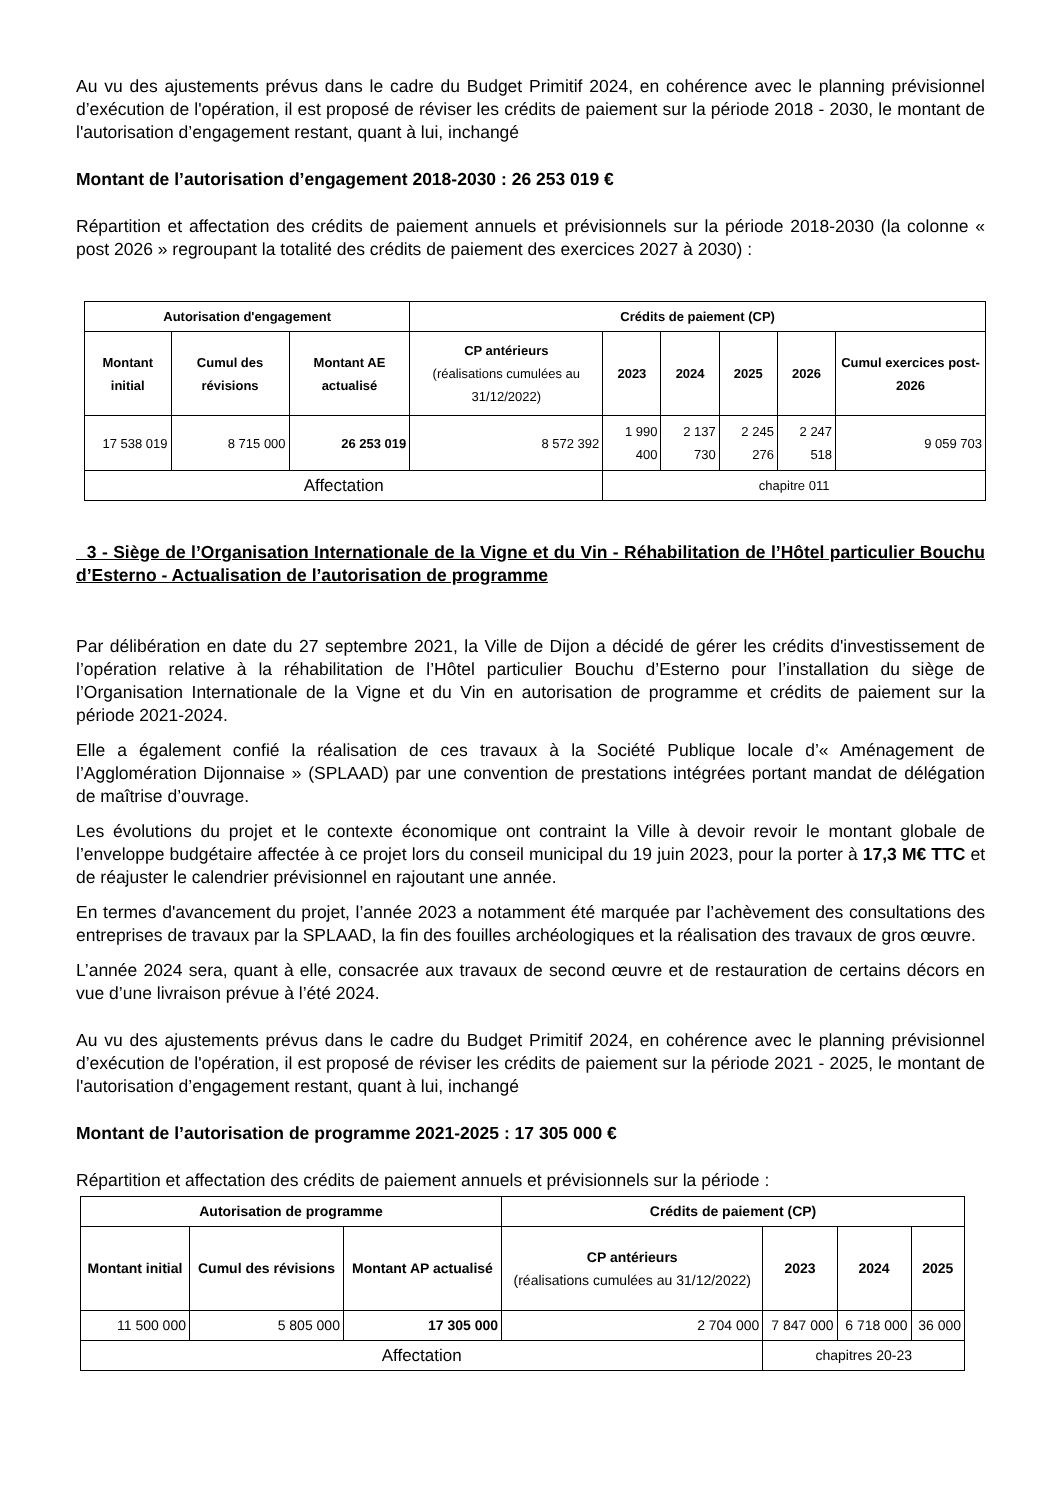Au vu des ajustements prévus dans le cadre du Budget Primitif 2024, en cohérence avec le planning prévisionnel d’exécution de l'opération, il est proposé de réviser les crédits de paiement sur la période 2018 - 2030, le montant de l'autorisation d’engagement restant, quant à lui, inchangé
Montant de l’autorisation d’engagement 2018-2030 : 26 253 019 €
Répartition et affectation des crédits de paiement annuels et prévisionnels sur la période 2018-2030 (la colonne « post 2026 » regroupant la totalité des crédits de paiement des exercices 2027 à 2030) :
| Autorisation d'engagement | | | Crédits de paiement (CP) | | | | | |
| --- | --- | --- | --- | --- | --- | --- | --- | --- |
| Montant initial | Cumul des révisions | Montant AE actualisé | CP antérieurs (réalisations cumulées au 31/12/2022) | 2023 | 2024 | 2025 | 2026 | Cumul exercices post-2026 |
| 17 538 019 | 8 715 000 | 26 253 019 | 8 572 392 | 1 990 400 | 2 137 730 | 2 245 276 | 2 247 518 | 9 059 703 |
| Affectation | | | | chapitre 011 | | | | |
3 - Siège de l’Organisation Internationale de la Vigne et du Vin - Réhabilitation de l’Hôtel particulier Bouchu d’Esterno - Actualisation de l’autorisation de programme
Par délibération en date du 27 septembre 2021, la Ville de Dijon a décidé de gérer les crédits d'investissement de l’opération relative à la réhabilitation de l’Hôtel particulier Bouchu d’Esterno pour l’installation du siège de l’Organisation Internationale de la Vigne et du Vin en autorisation de programme et crédits de paiement sur la période 2021-2024.
Elle a également confié la réalisation de ces travaux à la Société Publique locale d’« Aménagement de l’Agglomération Dijonnaise » (SPLAAD) par une convention de prestations intégrées portant mandat de délégation de maîtrise d’ouvrage.
Les évolutions du projet et le contexte économique ont contraint la Ville à devoir revoir le montant globale de l’enveloppe budgétaire affectée à ce projet lors du conseil municipal du 19 juin 2023, pour la porter à 17,3 M€ TTC et de réajuster le calendrier prévisionnel en rajoutant une année.
En termes d'avancement du projet, l’année 2023 a notamment été marquée par l’achèvement des consultations des entreprises de travaux par la SPLAAD, la fin des fouilles archéologiques et la réalisation des travaux de gros œuvre.
L’année 2024 sera, quant à elle, consacrée aux travaux de second œuvre et de restauration de certains décors en vue d’une livraison prévue à l’été 2024.
Au vu des ajustements prévus dans le cadre du Budget Primitif 2024, en cohérence avec le planning prévisionnel d’exécution de l'opération, il est proposé de réviser les crédits de paiement sur la période 2021 - 2025, le montant de l'autorisation d’engagement restant, quant à lui, inchangé
Montant de l’autorisation de programme 2021-2025 : 17 305 000 €
Répartition et affectation des crédits de paiement annuels et prévisionnels sur la période :
| Autorisation de programme | | | Crédits de paiement (CP) | | | |
| --- | --- | --- | --- | --- | --- | --- |
| Montant initial | Cumul des révisions | Montant AP actualisé | CP antérieurs (réalisations cumulées au 31/12/2022) | 2023 | 2024 | 2025 |
| 11 500 000 | 5 805 000 | 17 305 000 | 2 704 000 | 7 847 000 | 6 718 000 | 36 000 |
| Affectation | | | | chapitres 20-23 | | |